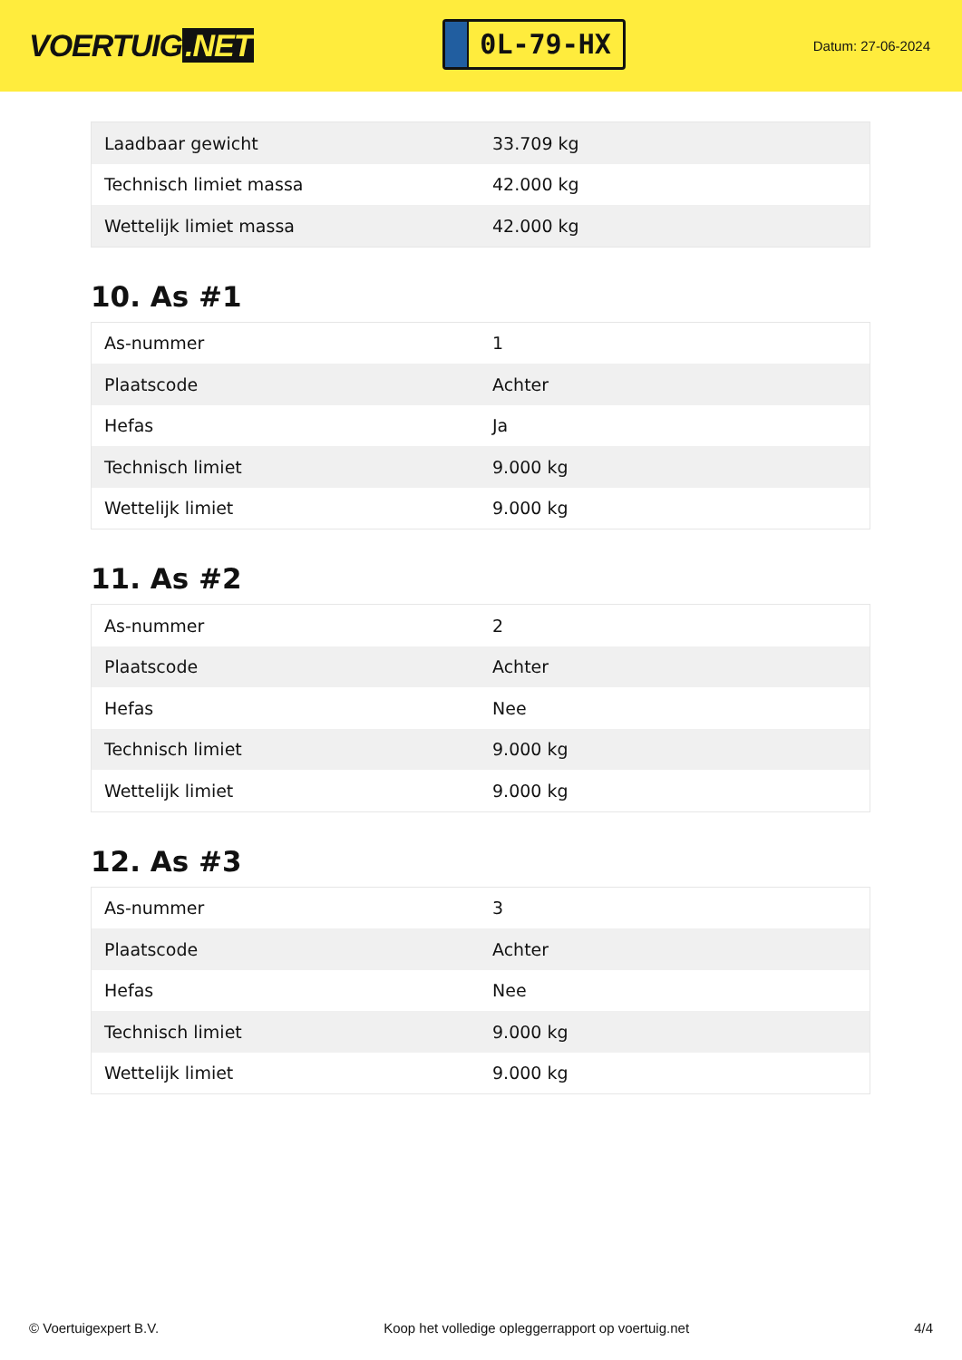VOERTUIG.NET
0L-79-HX
Datum: 27-06-2024
| Laadbaar gewicht | 33.709 kg |
| Technisch limiet massa | 42.000 kg |
| Wettelijk limiet massa | 42.000 kg |
10. As #1
| As-nummer | 1 |
| Plaatscode | Achter |
| Hefas | Ja |
| Technisch limiet | 9.000 kg |
| Wettelijk limiet | 9.000 kg |
11. As #2
| As-nummer | 2 |
| Plaatscode | Achter |
| Hefas | Nee |
| Technisch limiet | 9.000 kg |
| Wettelijk limiet | 9.000 kg |
12. As #3
| As-nummer | 3 |
| Plaatscode | Achter |
| Hefas | Nee |
| Technisch limiet | 9.000 kg |
| Wettelijk limiet | 9.000 kg |
© Voertuigexpert B.V. Koop het volledige opleggerrapport op voertuig.net 4/4